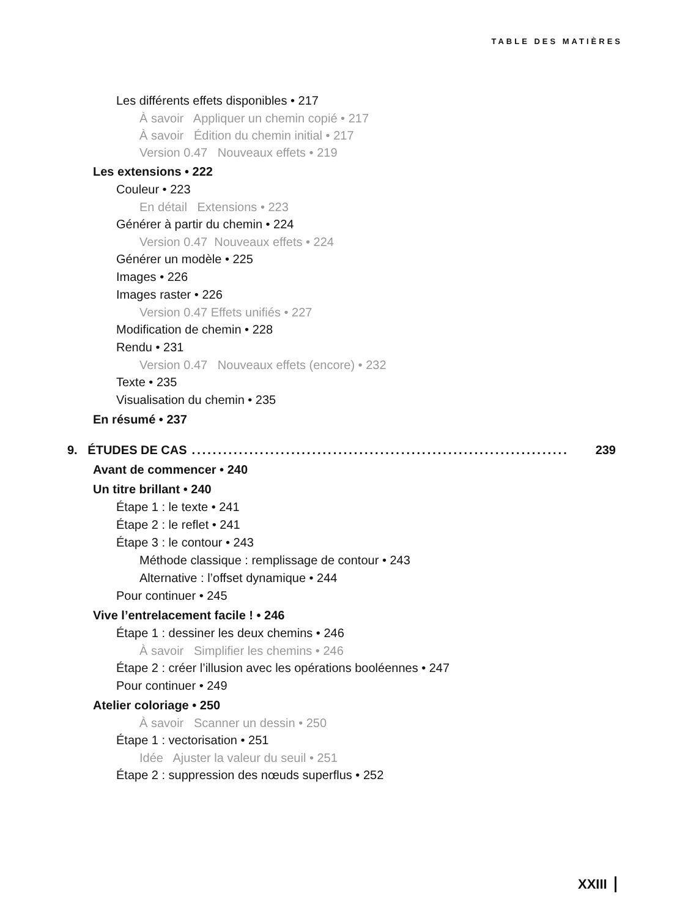TABLE DES MATIÈRES
Les différents effets disponibles • 217
À savoir Appliquer un chemin copié • 217
À savoir Édition du chemin initial • 217
Version 0.47 Nouveaux effets • 219
Les extensions • 222
Couleur • 223
En détail Extensions • 223
Générer à partir du chemin • 224
Version 0.47 Nouveaux effets • 224
Générer un modèle • 225
Images • 226
Images raster • 226
Version 0.47 Effets unifiés • 227
Modification de chemin • 228
Rendu • 231
Version 0.47 Nouveaux effets (encore) • 232
Texte • 235
Visualisation du chemin • 235
En résumé • 237
9. ÉTUDES DE CAS........................................................................ 239
Avant de commencer • 240
Un titre brillant • 240
Étape 1 : le texte • 241
Étape 2 : le reflet • 241
Étape 3 : le contour • 243
Méthode classique : remplissage de contour • 243
Alternative : l’offset dynamique • 244
Pour continuer • 245
Vive l’entrelacement facile ! • 246
Étape 1 : dessiner les deux chemins • 246
À savoir Simplifier les chemins • 246
Étape 2 : créer l’illusion avec les opérations booléennes • 247
Pour continuer • 249
Atelier coloriage • 250
À savoir Scanner un dessin • 250
Étape 1 : vectorisation • 251
Idée Ajuster la valeur du seuil • 251
Étape 2 : suppression des nœuds superflus • 252
XXIII